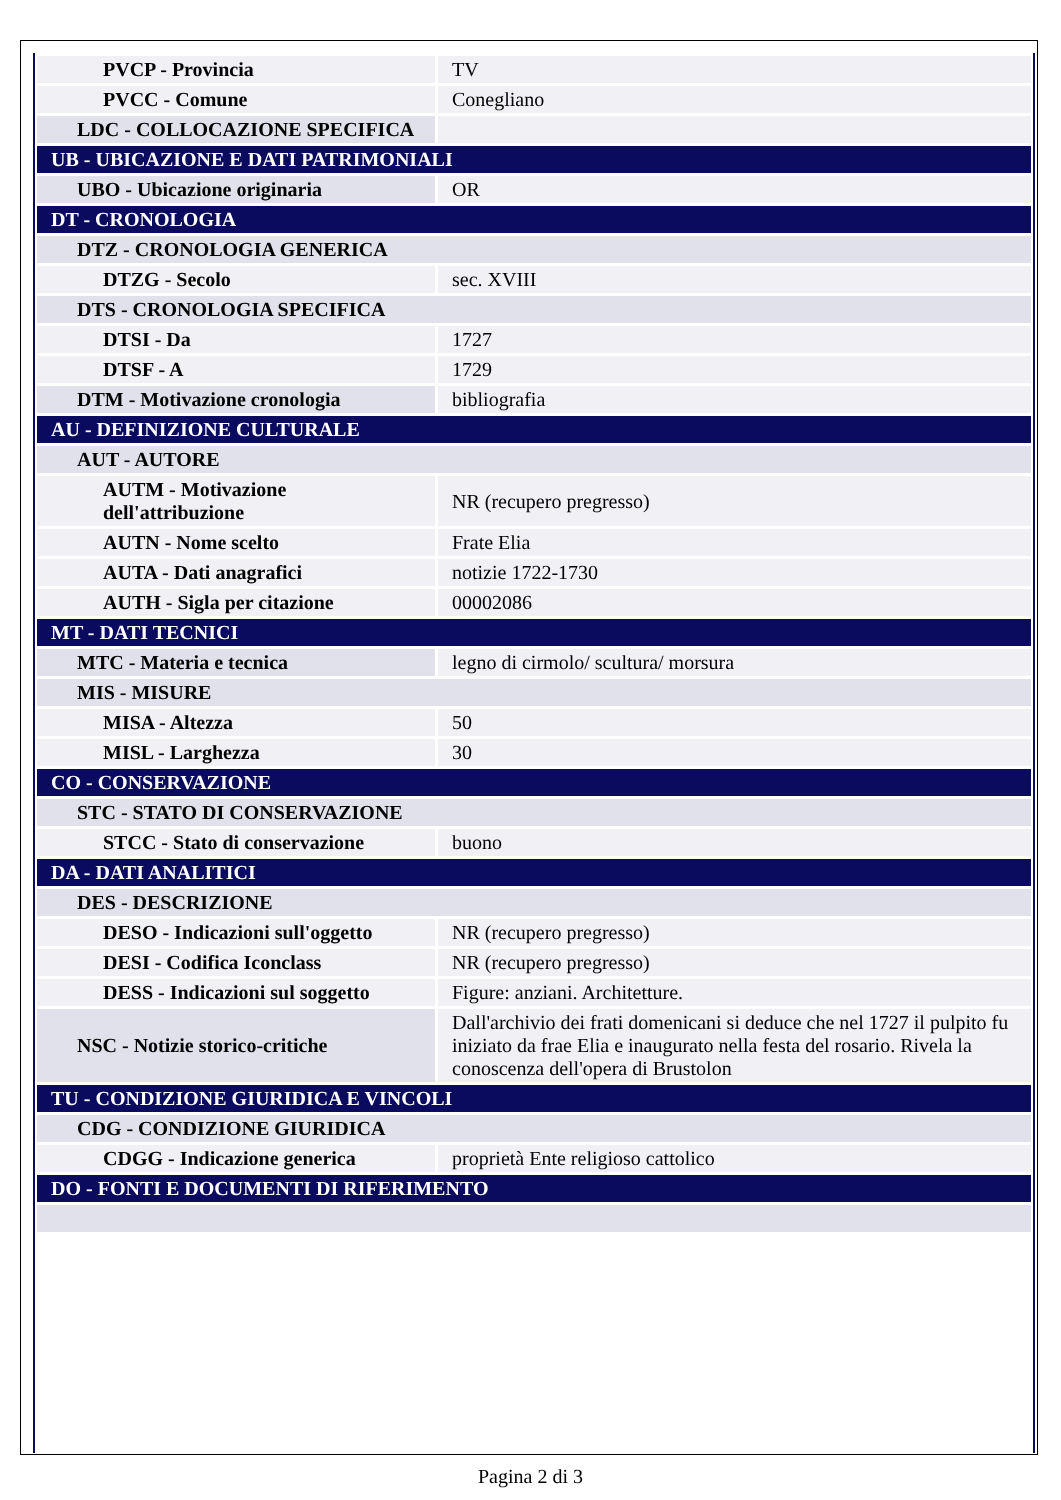| PVCP - Provincia | TV |
| PVCC - Comune | Conegliano |
| LDC - COLLOCAZIONE SPECIFICA | |
| UB - UBICAZIONE E DATI PATRIMONIALI | |
| UBO - Ubicazione originaria | OR |
| DT - CRONOLOGIA | |
| DTZ - CRONOLOGIA GENERICA | |
| DTZG - Secolo | sec. XVIII |
| DTS - CRONOLOGIA SPECIFICA | |
| DTSI - Da | 1727 |
| DTSF - A | 1729 |
| DTM - Motivazione cronologia | bibliografia |
| AU - DEFINIZIONE CULTURALE | |
| AUT - AUTORE | |
| AUTM - Motivazione dell'attribuzione | NR (recupero pregresso) |
| AUTN - Nome scelto | Frate Elia |
| AUTA - Dati anagrafici | notizie 1722-1730 |
| AUTH - Sigla per citazione | 00002086 |
| MT - DATI TECNICI | |
| MTC - Materia e tecnica | legno di cirmolo/ scultura/ morsura |
| MIS - MISURE | |
| MISA - Altezza | 50 |
| MISL - Larghezza | 30 |
| CO - CONSERVAZIONE | |
| STC - STATO DI CONSERVAZIONE | |
| STCC - Stato di conservazione | buono |
| DA - DATI ANALITICI | |
| DES - DESCRIZIONE | |
| DESO - Indicazioni sull'oggetto | NR (recupero pregresso) |
| DESI - Codifica Iconclass | NR (recupero pregresso) |
| DESS - Indicazioni sul soggetto | Figure: anziani. Architetture. |
| NSC - Notizie storico-critiche | Dall'archivio dei frati domenicani si deduce che nel 1727 il pulpito fu iniziato da frae Elia e inaugurato nella festa del rosario. Rivela la conoscenza dell'opera di Brustolon |
| TU - CONDIZIONE GIURIDICA E VINCOLI | |
| CDG - CONDIZIONE GIURIDICA | |
| CDGG - Indicazione generica | proprietà Ente religioso cattolico |
| DO - FONTI E DOCUMENTI DI RIFERIMENTO | |
Pagina 2 di 3